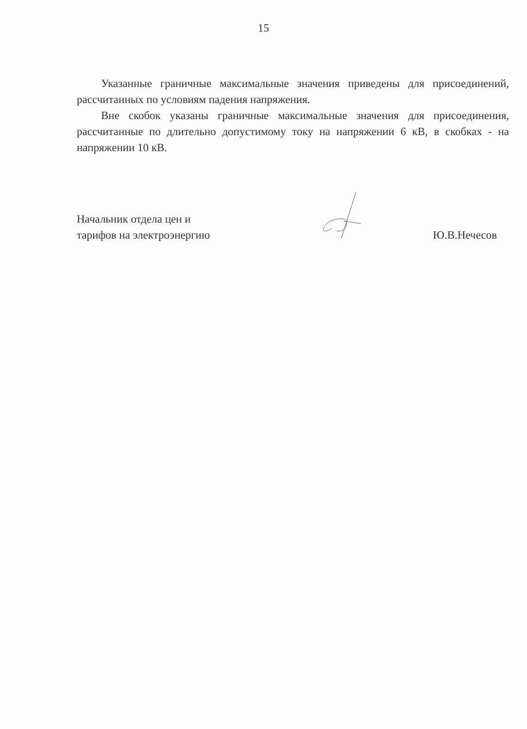15
Указанные граничные максимальные значения приведены для присоединений, рассчитанных по условиям падения напряжения.
Вне скобок указаны граничные максимальные значения для присоединения, рассчитанные по длительно допустимому току на напряжении 6 кВ, в скобках - на напряжении 10 кВ.
Начальник отдела цен и
тарифов на электроэнергию
Ю.В.Нечесов